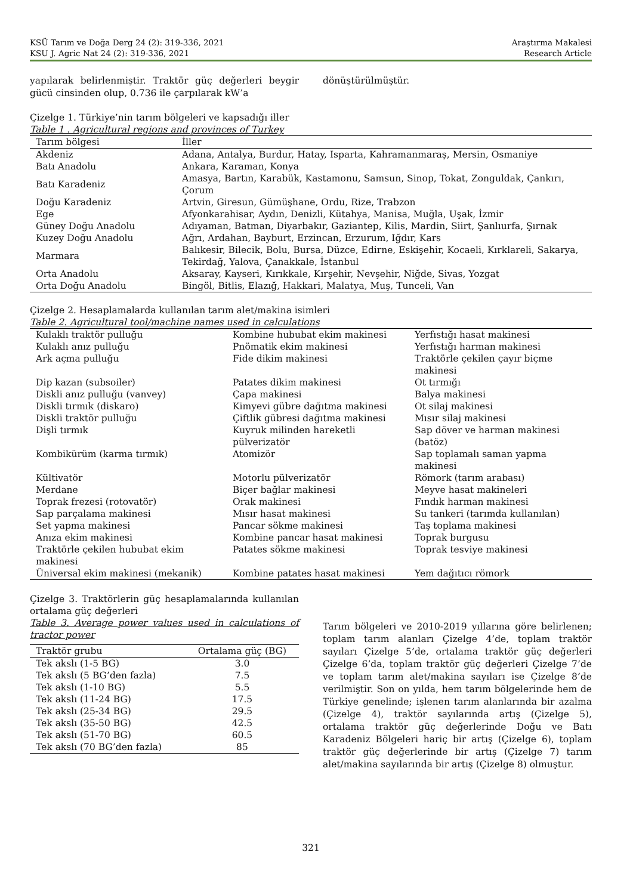KSÜ Tarım ve Doğa Derg 24 (2): 319-336, 2021
KSU J. Agric Nat 24 (2): 319-336, 2021
Araştırma Makalesi
Research Article
yapılarak belirlenmiştir. Traktör güç değerleri beygir gücü cinsinden olup, 0.736 ile çarpılarak kW’a
dönüştürülmüştür.
Çizelge 1. Türkiye’nin tarım bölgeleri ve kapsadığı iller
Table 1 . Agricultural regions and provinces of Turkey
| Tarım bölgesi | İller |
| --- | --- |
| Akdeniz | Adana, Antalya, Burdur, Hatay, Isparta, Kahramanmaraş, Mersin, Osmaniye |
| Batı Anadolu | Ankara, Karaman, Konya |
| Batı Karadeniz | Amasya, Bartın, Karabük, Kastamonu, Samsun, Sinop, Tokat, Zonguldak, Çankırı, Çorum |
| Doğu Karadeniz | Artvin, Giresun, Gümüşhane, Ordu, Rize, Trabzon |
| Ege | Afyonkarahisar, Aydın, Denizli, Kütahya, Manisa, Muğla, Uşak, İzmir |
| Güney Doğu Anadolu | Adıyaman, Batman, Diyarbakır, Gaziantep, Kilis, Mardin, Siirt, Şanlıurfa, Şırnak |
| Kuzey Doğu Anadolu | Ağrı, Ardahan, Bayburt, Erzincan, Erzurum, Iğdır, Kars |
| Marmara | Balıkesir, Bilecik, Bolu, Bursa, Düzce, Edirne, Eskişehir, Kocaeli, Kırklareli, Sakarya, Tekirdağ, Yalova, Çanakkale, İstanbul |
| Orta Anadolu | Aksaray, Kayseri, Kırıkkale, Kırşehir, Nevşehir, Niğde, Sivas, Yozgat |
| Orta Doğu Anadolu | Bingöl, Bitlis, Elazığ, Hakkari, Malatya, Muş, Tunceli, Van |
Çizelge 2. Hesaplamalarda kullanılan tarım alet/makina isimleri
Table 2. Agricultural tool/machine names used in calculations
| Kulaklı traktör pulluğu | Kombine hububat ekim makinesi | Yerfıstığı hasat makinesi |
| Kulaklı anız pulluğu | Pnömatik ekim makinesi | Yerfıstığı harman makinesi |
| Ark açma pulluğu | Fide dikim makinesi | Traktörle çekilen çayır biçme makinesi |
| Dip kazan (subsoiler) | Patates dikim makinesi | Ot tırmığı |
| Diskli anız pulluğu (vanvey) | Çapa makinesi | Balya makinesi |
| Diskli tırmık (diskaro) | Kimyevi gübre dağıtma makinesi | Ot silaj makinesi |
| Diskli traktör pulluğu | Çiftlik gübresi dağıtma makinesi | Mısır silaj makinesi |
| Dişli tırmık | Kuyruk milinden hareketli pülverizatör | Sap döver ve harman makinesi (batöz) |
| Kombikürüm (karma tırmık) | Atomizör | Sap toplamalı saman yapma makinesi |
| Kültivatör | Motorlu pülverizatör | Römork (tarım arabası) |
| Merdane | Biçer bağlar makinesi | Meyve hasat makineleri |
| Toprak frezesi (rotovatör) | Orak makinesi | Fındık harman makinesi |
| Sap parçalama makinesi | Mısır hasat makinesi | Su tankeri (tarımda kullanılan) |
| Set yapma makinesi | Pancar sökme makinesi | Taş toplama makinesi |
| Anıza ekim makinesi | Kombine pancar hasat makinesi | Toprak burgusu |
| Traktörle çekilen hububat ekim makinesi | Patates sökme makinesi | Toprak tesviye makinesi |
| Üniversal ekim makinesi (mekanik) | Kombine patates hasat makinesi | Yem dağıtıcı römork |
Çizelge 3. Traktörlerin güç hesaplamalarında kullanılan ortalama güç değerleri
Table 3. Average power values used in calculations of tractor power
| Traktör grubu | Ortalama güç (BG) |
| --- | --- |
| Tek akslı (1-5 BG) | 3.0 |
| Tek akslı (5 BG’den fazla) | 7.5 |
| Tek akslı (1-10 BG) | 5.5 |
| Tek akslı (11-24 BG) | 17.5 |
| Tek akslı (25-34 BG) | 29.5 |
| Tek akslı (35-50 BG) | 42.5 |
| Tek akslı (51-70 BG) | 60.5 |
| Tek akslı (70 BG’den fazla) | 85 |
Tarım bölgeleri ve 2010-2019 yıllarına göre belirlenen; toplam tarım alanları Çizelge 4’de, toplam traktör sayıları Çizelge 5’de, ortalama traktör güç değerleri Çizelge 6’da, toplam traktör güç değerleri Çizelge 7’de ve toplam tarım alet/makina sayıları ise Çizelge 8’de verilmiştir. Son on yılda, hem tarım bölgelerinde hem de Türkiye genelinde; işlenen tarım alanlarında bir azalma (Çizelge 4), traktör sayılarında artış (Çizelge 5), ortalama traktör güç değerlerinde Doğu ve Batı Karadeniz Bölgeleri hariç bir artış (Çizelge 6), toplam traktör güç değerlerinde bir artış (Çizelge 7) tarım alet/makina sayılarında bir artış (Çizelge 8) olmuştur.
321